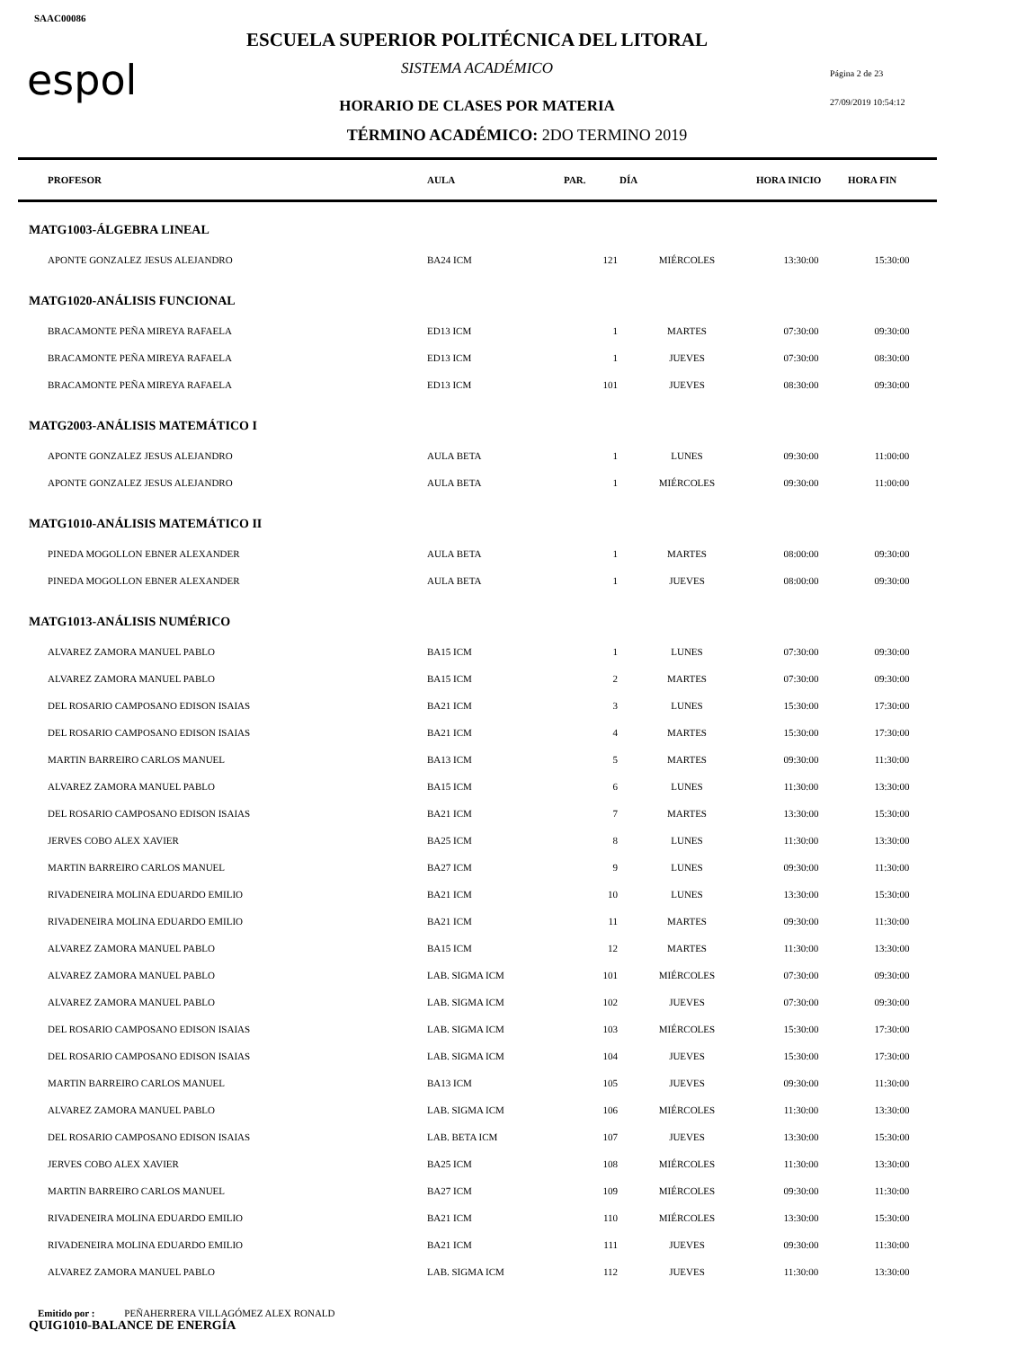SAAC00086
espol
ESCUELA SUPERIOR POLITÉCNICA DEL LITORAL
SISTEMA ACADÉMICO Página 2 de 23
HORARIO DE CLASES POR MATERIA 27/09/2019 10:54:12
TÉRMINO ACADÉMICO: 2DO TERMINO 2019
| PROFESOR | AULA | PAR. | DÍA | HORA INICIO | HORA FIN |
| --- | --- | --- | --- | --- | --- |
| MATG1003-ÁLGEBRA LINEAL | | | | | |
| APONTE GONZALEZ JESUS ALEJANDRO | BA24 ICM | 121 | MIÉRCOLES | 13:30:00 | 15:30:00 |
| MATG1020-ANÁLISIS FUNCIONAL | | | | | |
| BRACAMONTE PEÑA MIREYA RAFAELA | ED13 ICM | 1 | MARTES | 07:30:00 | 09:30:00 |
| BRACAMONTE PEÑA MIREYA RAFAELA | ED13 ICM | 1 | JUEVES | 07:30:00 | 08:30:00 |
| BRACAMONTE PEÑA MIREYA RAFAELA | ED13 ICM | 101 | JUEVES | 08:30:00 | 09:30:00 |
| MATG2003-ANÁLISIS MATEMÁTICO I | | | | | |
| APONTE GONZALEZ JESUS ALEJANDRO | AULA BETA | 1 | LUNES | 09:30:00 | 11:00:00 |
| APONTE GONZALEZ JESUS ALEJANDRO | AULA BETA | 1 | MIÉRCOLES | 09:30:00 | 11:00:00 |
| MATG1010-ANÁLISIS MATEMÁTICO II | | | | | |
| PINEDA MOGOLLON EBNER ALEXANDER | AULA BETA | 1 | MARTES | 08:00:00 | 09:30:00 |
| PINEDA MOGOLLON EBNER ALEXANDER | AULA BETA | 1 | JUEVES | 08:00:00 | 09:30:00 |
| MATG1013-ANÁLISIS NUMÉRICO | | | | | |
| ALVAREZ ZAMORA MANUEL PABLO | BA15 ICM | 1 | LUNES | 07:30:00 | 09:30:00 |
| ALVAREZ ZAMORA MANUEL PABLO | BA15 ICM | 2 | MARTES | 07:30:00 | 09:30:00 |
| DEL ROSARIO CAMPOSANO EDISON ISAIAS | BA21 ICM | 3 | LUNES | 15:30:00 | 17:30:00 |
| DEL ROSARIO CAMPOSANO EDISON ISAIAS | BA21 ICM | 4 | MARTES | 15:30:00 | 17:30:00 |
| MARTIN BARREIRO CARLOS MANUEL | BA13 ICM | 5 | MARTES | 09:30:00 | 11:30:00 |
| ALVAREZ ZAMORA MANUEL PABLO | BA15 ICM | 6 | LUNES | 11:30:00 | 13:30:00 |
| DEL ROSARIO CAMPOSANO EDISON ISAIAS | BA21 ICM | 7 | MARTES | 13:30:00 | 15:30:00 |
| JERVES COBO ALEX XAVIER | BA25 ICM | 8 | LUNES | 11:30:00 | 13:30:00 |
| MARTIN BARREIRO CARLOS MANUEL | BA27 ICM | 9 | LUNES | 09:30:00 | 11:30:00 |
| RIVADENEIRA MOLINA EDUARDO EMILIO | BA21 ICM | 10 | LUNES | 13:30:00 | 15:30:00 |
| RIVADENEIRA MOLINA EDUARDO EMILIO | BA21 ICM | 11 | MARTES | 09:30:00 | 11:30:00 |
| ALVAREZ ZAMORA MANUEL PABLO | BA15 ICM | 12 | MARTES | 11:30:00 | 13:30:00 |
| ALVAREZ ZAMORA MANUEL PABLO | LAB. SIGMA ICM | 101 | MIÉRCOLES | 07:30:00 | 09:30:00 |
| ALVAREZ ZAMORA MANUEL PABLO | LAB. SIGMA ICM | 102 | JUEVES | 07:30:00 | 09:30:00 |
| DEL ROSARIO CAMPOSANO EDISON ISAIAS | LAB. SIGMA ICM | 103 | MIÉRCOLES | 15:30:00 | 17:30:00 |
| DEL ROSARIO CAMPOSANO EDISON ISAIAS | LAB. SIGMA ICM | 104 | JUEVES | 15:30:00 | 17:30:00 |
| MARTIN BARREIRO CARLOS MANUEL | BA13 ICM | 105 | JUEVES | 09:30:00 | 11:30:00 |
| ALVAREZ ZAMORA MANUEL PABLO | LAB. SIGMA ICM | 106 | MIÉRCOLES | 11:30:00 | 13:30:00 |
| DEL ROSARIO CAMPOSANO EDISON ISAIAS | LAB. BETA ICM | 107 | JUEVES | 13:30:00 | 15:30:00 |
| JERVES COBO ALEX XAVIER | BA25 ICM | 108 | MIÉRCOLES | 11:30:00 | 13:30:00 |
| MARTIN BARREIRO CARLOS MANUEL | BA27 ICM | 109 | MIÉRCOLES | 09:30:00 | 11:30:00 |
| RIVADENEIRA MOLINA EDUARDO EMILIO | BA21 ICM | 110 | MIÉRCOLES | 13:30:00 | 15:30:00 |
| RIVADENEIRA MOLINA EDUARDO EMILIO | BA21 ICM | 111 | JUEVES | 09:30:00 | 11:30:00 |
| ALVAREZ ZAMORA MANUEL PABLO | LAB. SIGMA ICM | 112 | JUEVES | 11:30:00 | 13:30:00 |
| QUIG1010-BALANCE DE ENERGÍA | | | | | |
Emitido por : PEÑAHERRERA VILLAGÓMEZ ALEX RONALD